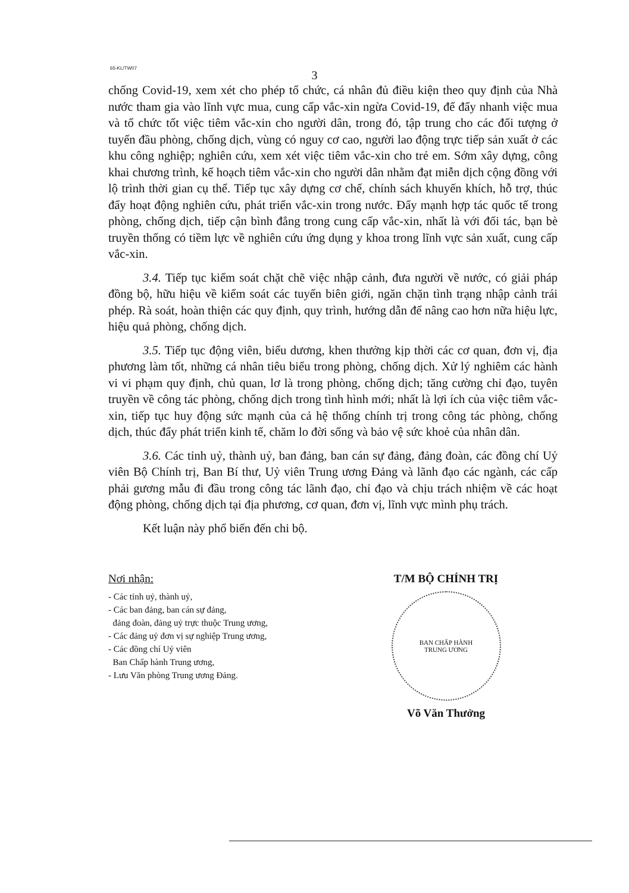65-KL/TW07
3
chống Covid-19, xem xét cho phép tổ chức, cá nhân đủ điều kiện theo quy định của Nhà nước tham gia vào lĩnh vực mua, cung cấp vắc-xin ngừa Covid-19, để đẩy nhanh việc mua và tổ chức tốt việc tiêm vắc-xin cho người dân, trong đó, tập trung cho các đối tượng ở tuyến đầu phòng, chống dịch, vùng có nguy cơ cao, người lao động trực tiếp sản xuất ở các khu công nghiệp; nghiên cứu, xem xét việc tiêm vắc-xin cho trẻ em. Sớm xây dựng, công khai chương trình, kế hoạch tiêm vắc-xin cho người dân nhằm đạt miễn dịch cộng đồng với lộ trình thời gian cụ thể. Tiếp tục xây dựng cơ chế, chính sách khuyến khích, hỗ trợ, thúc đẩy hoạt động nghiên cứu, phát triển vắc-xin trong nước. Đẩy mạnh hợp tác quốc tế trong phòng, chống dịch, tiếp cận bình đẳng trong cung cấp vắc-xin, nhất là với đối tác, bạn bè truyền thống có tiềm lực về nghiên cứu ứng dụng y khoa trong lĩnh vực sản xuất, cung cấp vắc-xin.
3.4. Tiếp tục kiểm soát chặt chẽ việc nhập cảnh, đưa người về nước, có giải pháp đồng bộ, hữu hiệu về kiểm soát các tuyến biên giới, ngăn chặn tình trạng nhập cảnh trái phép. Rà soát, hoàn thiện các quy định, quy trình, hướng dẫn để nâng cao hơn nữa hiệu lực, hiệu quả phòng, chống dịch.
3.5. Tiếp tục động viên, biểu dương, khen thưởng kịp thời các cơ quan, đơn vị, địa phương làm tốt, những cá nhân tiêu biểu trong phòng, chống dịch. Xử lý nghiêm các hành vi vi phạm quy định, chủ quan, lơ là trong phòng, chống dịch; tăng cường chỉ đạo, tuyên truyền về công tác phòng, chống dịch trong tình hình mới; nhất là lợi ích của việc tiêm vắc-xin, tiếp tục huy động sức mạnh của cả hệ thống chính trị trong công tác phòng, chống dịch, thúc đẩy phát triển kinh tế, chăm lo đời sống và bảo vệ sức khoẻ của nhân dân.
3.6. Các tỉnh uỷ, thành uỷ, ban đảng, ban cán sự đảng, đảng đoàn, các đồng chí Uỷ viên Bộ Chính trị, Ban Bí thư, Uỷ viên Trung ương Đảng và lãnh đạo các ngành, các cấp phải gương mẫu đi đầu trong công tác lãnh đạo, chỉ đạo và chịu trách nhiệm về các hoạt động phòng, chống dịch tại địa phương, cơ quan, đơn vị, lĩnh vực mình phụ trách.
Kết luận này phổ biến đến chi bộ.
Nơi nhận:
- Các tỉnh uỷ, thành uỷ,
- Các ban đảng, ban cán sự đảng,
đảng đoàn, đảng uỷ trực thuộc Trung ương,
- Các đảng uỷ đơn vị sự nghiệp Trung ương,
- Các đồng chí Uỷ viên
Ban Chấp hành Trung ương,
- Lưu Văn phòng Trung ương Đảng.
T/M BỘ CHÍNH TRỊ
BAN CHẤP HÀNH
TRUNG ƯƠNG
Võ Văn Thưởng